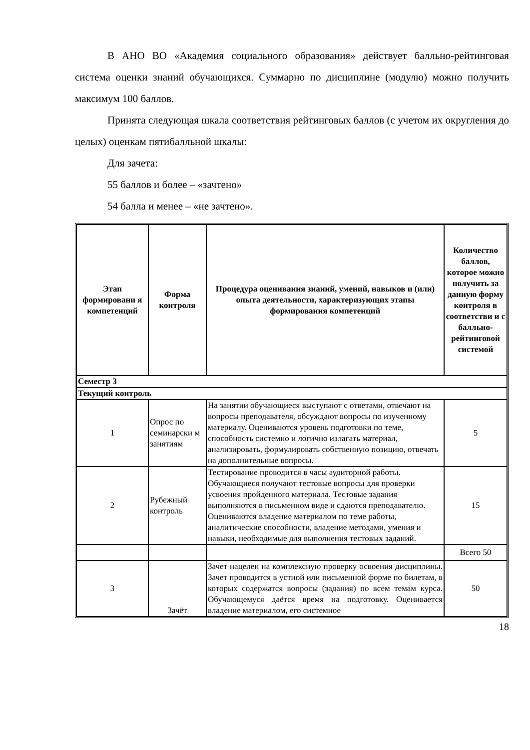В АНО ВО «Академия социального образования» действует балльно-рейтинговая система оценки знаний обучающихся. Суммарно по дисциплине (модулю) можно получить максимум 100 баллов.
Принята следующая шкала соответствия рейтинговых баллов (с учетом их округления до целых) оценкам пятибалльной шкалы:
Для зачета:
55 баллов и более – «зачтено»
54 балла и менее – «не зачтено».
| Этап формировани я компетенций | Форма контроля | Процедура оценивания знаний, умений, навыков и (или) опыта деятельности, характеризующих этапы формирования компетенций | Количество баллов, которое можно получить за данную форму контроля в соответстви и с балльно-рейтинговой системой |
| --- | --- | --- | --- |
| Семестр 3 | | | |
| Текущий контроль | | | |
| 1 | Опрос по семинарски м занятиям | На занятии обучающиеся выступают с ответами, отвечают на вопросы преподавателя, обсуждают вопросы по изученному материалу. Оцениваются уровень подготовки по теме, способность системно и логично излагать материал, анализировать, формулировать собственную позицию, отвечать на дополнительные вопросы. | 5 |
| 2 | Рубежный контроль | Тестирование проводится в часы аудиторной работы. Обучающиеся получают тестовые вопросы для проверки усвоения пройденного материала. Тестовые задания выполняются в письменном виде и сдаются преподавателю. Оцениваются владение материалом по теме работы, аналитические способности, владение методами, умения и навыки, необходимые для выполнения тестовых заданий. | 15 |
| | | | Всего 50 |
| 3 | Зачёт | Зачет нацелен на комплексную проверку освоения дисциплины. Зачет проводится в устной или письменной форме по билетам, в которых содержатся вопросы (задания) по всем темам курса. Обучающемуся даётся время на подготовку. Оценивается владение материалом, его системное | 50 |
18